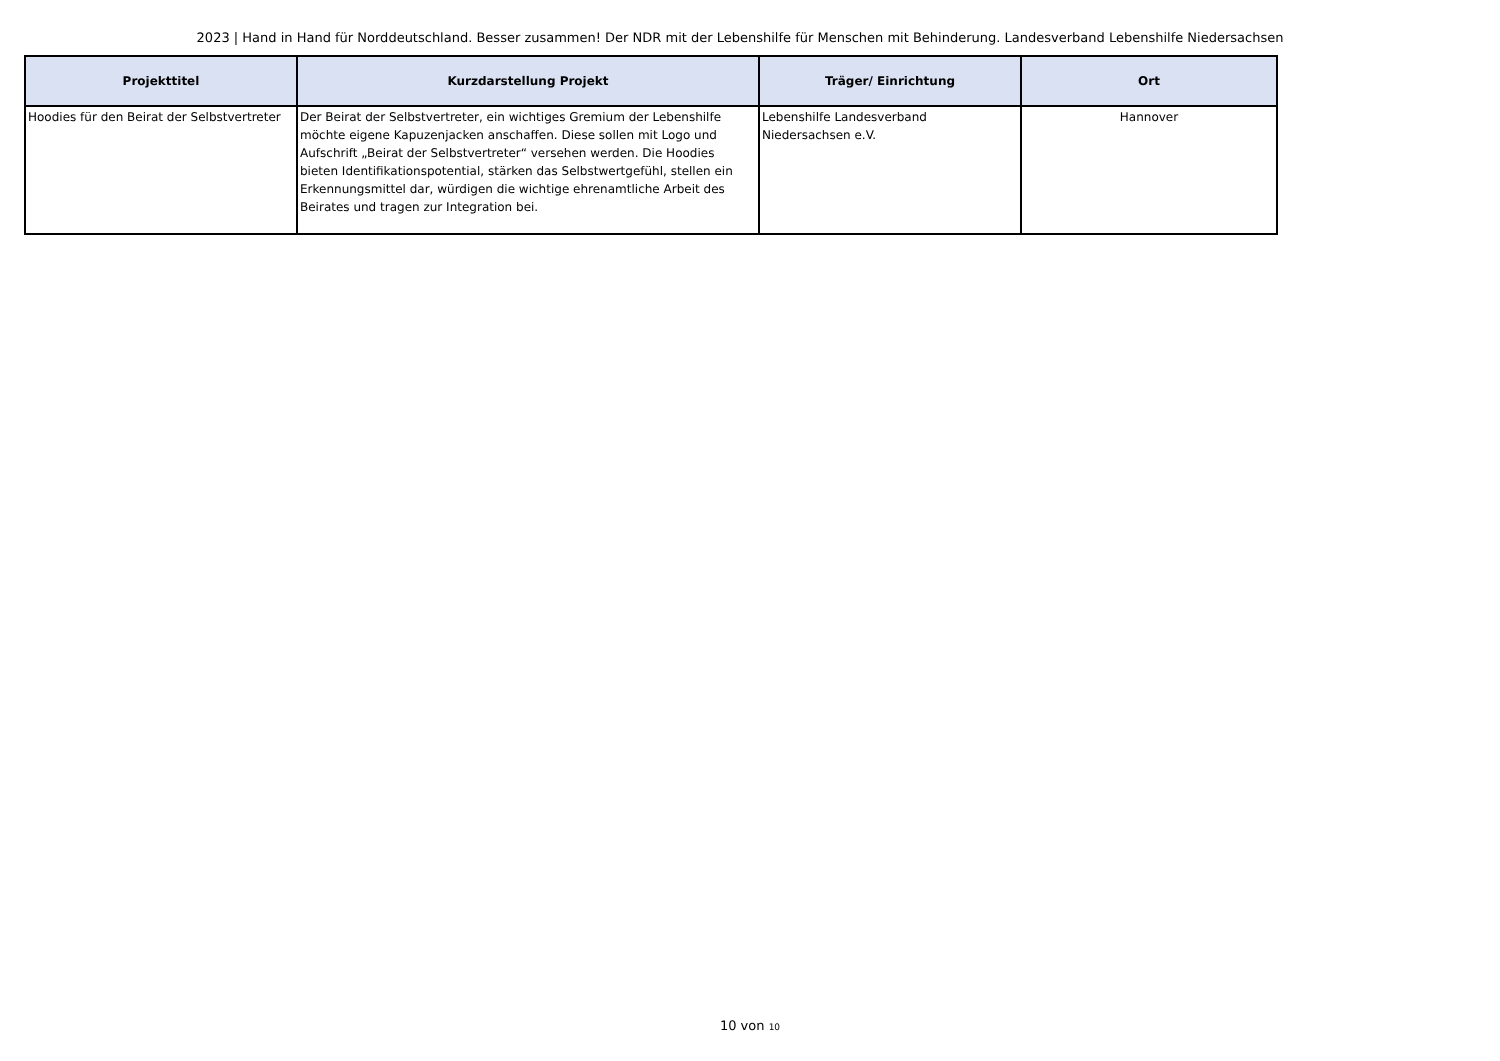2023 | Hand in Hand für Norddeutschland. Besser zusammen! Der NDR mit der Lebenshilfe für Menschen mit Behinderung. Landesverband Lebenshilfe Niedersachsen
| Projekttitel | Kurzdarstellung Projekt | Träger/ Einrichtung | Ort |
| --- | --- | --- | --- |
| Hoodies für den Beirat der Selbstvertreter | Der Beirat der Selbstvertreter, ein wichtiges Gremium der Lebenshilfe möchte eigene Kapuzenjacken anschaffen. Diese sollen mit Logo und Aufschrift „Beirat der Selbstvertreter“ versehen werden. Die Hoodies bieten Identifikationspotential, stärken das Selbstwertgefühl, stellen ein Erkennungsmittel dar, würdigen die wichtige ehrenamtliche Arbeit des Beirates und tragen zur Integration bei. | Lebenshilfe Landesverband Niedersachsen e.V. | Hannover |
10 von 10